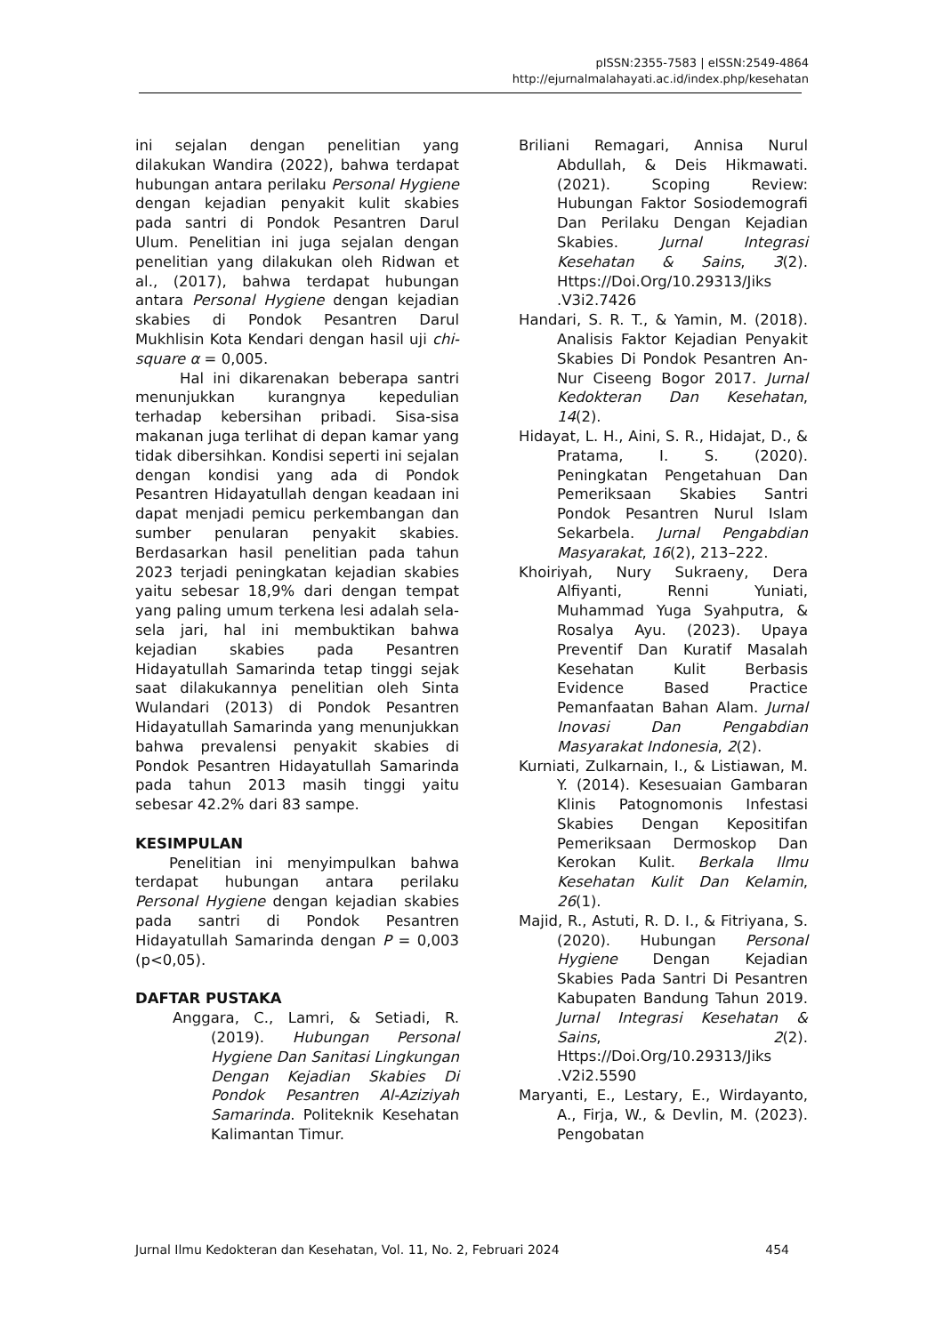pISSN:2355-7583 | eISSN:2549-4864
http://ejurnalmalahayati.ac.id/index.php/kesehatan
ini sejalan dengan penelitian yang dilakukan Wandira (2022), bahwa terdapat hubungan antara perilaku Personal Hygiene dengan kejadian penyakit kulit skabies pada santri di Pondok Pesantren Darul Ulum. Penelitian ini juga sejalan dengan penelitian yang dilakukan oleh Ridwan et al., (2017), bahwa terdapat hubungan antara Personal Hygiene dengan kejadian skabies di Pondok Pesantren Darul Mukhlisin Kota Kendari dengan hasil uji chi-square α = 0,005.
Hal ini dikarenakan beberapa santri menunjukkan kurangnya kepedulian terhadap kebersihan pribadi. Sisa-sisa makanan juga terlihat di depan kamar yang tidak dibersihkan. Kondisi seperti ini sejalan dengan kondisi yang ada di Pondok Pesantren Hidayatullah dengan keadaan ini dapat menjadi pemicu perkembangan dan sumber penularan penyakit skabies. Berdasarkan hasil penelitian pada tahun 2023 terjadi peningkatan kejadian skabies yaitu sebesar 18,9% dari dengan tempat yang paling umum terkena lesi adalah sela-sela jari, hal ini membuktikan bahwa kejadian skabies pada Pesantren Hidayatullah Samarinda tetap tinggi sejak saat dilakukannya penelitian oleh Sinta Wulandari (2013) di Pondok Pesantren Hidayatullah Samarinda yang menunjukkan bahwa prevalensi penyakit skabies di Pondok Pesantren Hidayatullah Samarinda pada tahun 2013 masih tinggi yaitu sebesar 42.2% dari 83 sampe.
KESIMPULAN
Penelitian ini menyimpulkan bahwa terdapat hubungan antara perilaku Personal Hygiene dengan kejadian skabies pada santri di Pondok Pesantren Hidayatullah Samarinda dengan P = 0,003 (p<0,05).
DAFTAR PUSTAKA
Anggara, C., Lamri, & Setiadi, R. (2019). Hubungan Personal Hygiene Dan Sanitasi Lingkungan Dengan Kejadian Skabies Di Pondok Pesantren Al-Aziziyah Samarinda. Politeknik Kesehatan Kalimantan Timur.
Briliani Remagari, Annisa Nurul Abdullah, & Deis Hikmawati. (2021). Scoping Review: Hubungan Faktor Sosiodemografi Dan Perilaku Dengan Kejadian Skabies. Jurnal Integrasi Kesehatan & Sains, 3(2). Https://Doi.Org/10.29313/Jiks .V3i2.7426
Handari, S. R. T., & Yamin, M. (2018). Analisis Faktor Kejadian Penyakit Skabies Di Pondok Pesantren An-Nur Ciseeng Bogor 2017. Jurnal Kedokteran Dan Kesehatan, 14(2).
Hidayat, L. H., Aini, S. R., Hidajat, D., & Pratama, I. S. (2020). Peningkatan Pengetahuan Dan Pemeriksaan Skabies Santri Pondok Pesantren Nurul Islam Sekarbela. Jurnal Pengabdian Masyarakat, 16(2), 213–222.
Khoiriyah, Nury Sukraeny, Dera Alfiyanti, Renni Yuniati, Muhammad Yuga Syahputra, & Rosalya Ayu. (2023). Upaya Preventif Dan Kuratif Masalah Kesehatan Kulit Berbasis Evidence Based Practice Pemanfaatan Bahan Alam. Jurnal Inovasi Dan Pengabdian Masyarakat Indonesia, 2(2).
Kurniati, Zulkarnain, I., & Listiawan, M. Y. (2014). Kesesuaian Gambaran Klinis Patognomonis Infestasi Skabies Dengan Kepositifan Pemeriksaan Dermoskop Dan Kerokan Kulit. Berkala Ilmu Kesehatan Kulit Dan Kelamin, 26(1).
Majid, R., Astuti, R. D. I., & Fitriyana, S. (2020). Hubungan Personal Hygiene Dengan Kejadian Skabies Pada Santri Di Pesantren Kabupaten Bandung Tahun 2019. Jurnal Integrasi Kesehatan & Sains, 2(2). Https://Doi.Org/10.29313/Jiks .V2i2.5590
Maryanti, E., Lestary, E., Wirdayanto, A., Firja, W., & Devlin, M. (2023). Pengobatan
Jurnal Ilmu Kedokteran dan Kesehatan, Vol. 11, No. 2, Februari 2024 454